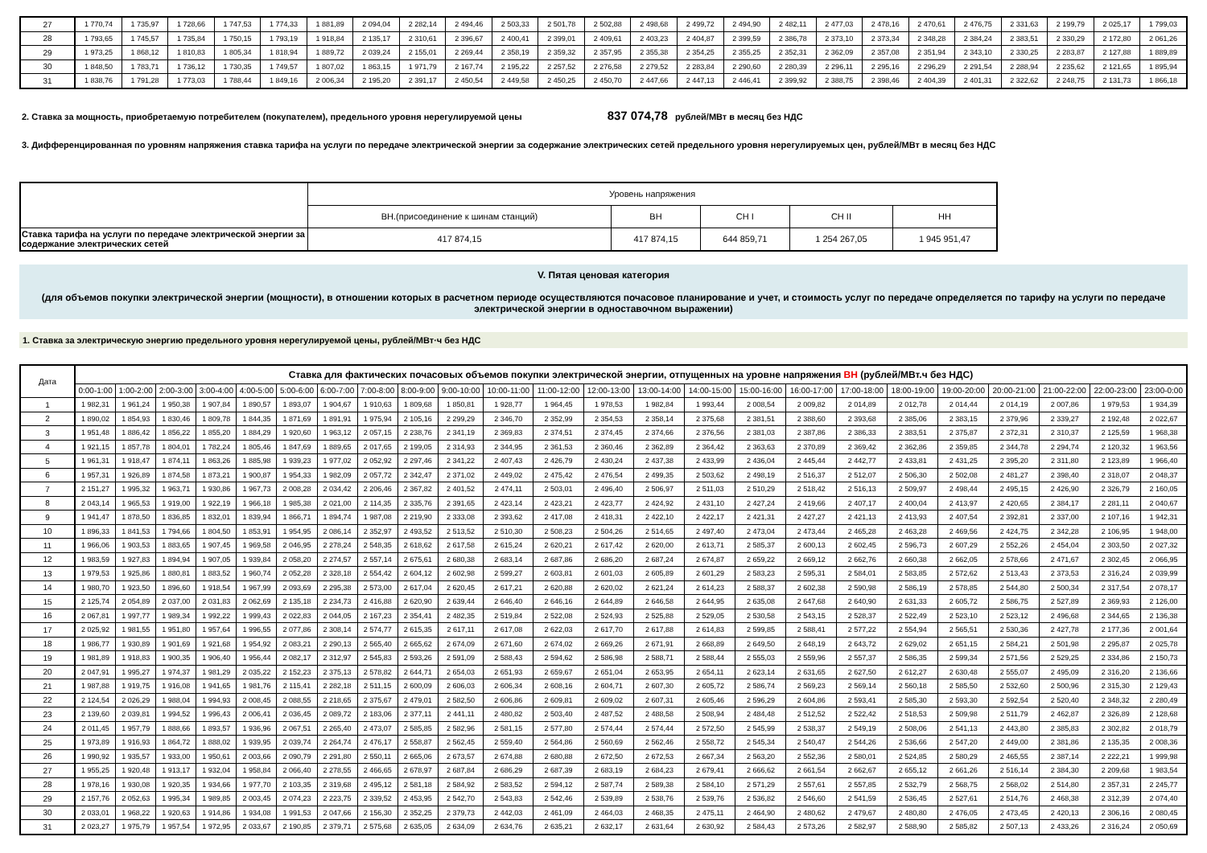| 27 | 1 770,74 | 1 735,97 | 1 728,66 | 1 747,53 | 1 774,33 | 1 881,89 | 2 094,04 | 2 282,14 | 2 494,46 | 2 503,33 | 2 501,78 | 2 502,88 | 2 498,68 | 2 499,72 | 2 494,90 | 2 482,11 | 2 477,03 | 2 478,16 | 2 470,61 | 2 476,75 | 2 331,63 | 2 199,79 | 2 025,17 | 1 799,03 |
| 28 | 1 793,65 | 1 745,57 | 1 735,84 | 1 750,15 | 1 793,19 | 1 918,84 | 2 135,17 | 2 310,61 | 2 396,67 | 2 400,41 | 2 399,01 | 2 409,61 | 2 403,23 | 2 404,87 | 2 399,59 | 2 386,78 | 2 373,10 | 2 373,34 | 2 348,28 | 2 384,24 | 2 383,51 | 2 330,29 | 2 172,80 | 2 061,26 |
| 29 | 1 973,25 | 1 868,12 | 1 810,83 | 1 805,34 | 1 818,94 | 1 889,72 | 2 039,24 | 2 155,01 | 2 269,44 | 2 358,19 | 2 359,32 | 2 357,95 | 2 355,38 | 2 354,25 | 2 355,25 | 2 352,31 | 2 362,09 | 2 357,08 | 2 351,94 | 2 343,10 | 2 330,25 | 2 283,87 | 2 127,88 | 1 889,89 |
| 30 | 1 848,50 | 1 783,71 | 1 736,12 | 1 730,35 | 1 749,57 | 1 807,02 | 1 863,15 | 1 971,79 | 2 167,74 | 2 195,22 | 2 257,52 | 2 276,58 | 2 279,52 | 2 283,84 | 2 290,60 | 2 280,39 | 2 296,11 | 2 295,16 | 2 296,29 | 2 291,54 | 2 288,94 | 2 235,62 | 2 121,65 | 1 895,94 |
| 31 | 1 838,76 | 1 791,28 | 1 773,03 | 1 788,44 | 1 849,16 | 2 006,34 | 2 195,20 | 2 391,17 | 2 450,54 | 2 449,58 | 2 450,25 | 2 450,70 | 2 447,66 | 2 447,13 | 2 446,41 | 2 399,92 | 2 388,75 | 2 398,46 | 2 404,39 | 2 401,31 | 2 322,62 | 2 248,75 | 2 131,73 | 1 866,18 |
2. Ставка за мощность, приобретаемую потребителем (покупателем), предельного уровня нерегулируемой цены 837 074,78 рублей/МВт в месяц без НДС
3. Дифференцированная по уровням напряжения ставка тарифа на услуги по передаче электрической энергии за содержание электрических сетей предельного уровня нерегулируемых цен, рублей/МВт в месяц без НДС
| | Уровень напряжения | | | | |
| | ВН.(присоединение к шинам станций) | ВН | СН I | СН II | НН |
| Ставка тарифа на услуги по передаче электрической энергии за содержание электрических сетей | 417 874,15 | 417 874,15 | 644 859,71 | 1 254 267,05 | 1 945 951,47 |
V. Пятая ценовая категория
(для объемов покупки электрической энергии (мощности), в отношении которых в расчетном периоде осуществляются почасовое планирование и учет, и стоимость услуг по передаче определяется по тарифу на услуги по передаче электрической энергии в одноставочном выражении)
1. Ставка за электрическую энергию предельного уровня нерегулируемой цены, рублей/МВт·ч без НДС
| Дата | Ставка для фактических почасовых объемов покупки электрической энергии, отпущенных на уровне напряжения ВН (рублей/МВт.ч без НДС) | | | | | | | | | | | | | | | | | | | | | | | |
| --- | --- | --- | --- | --- | --- | --- | --- | --- | --- | --- | --- | --- | --- | --- | --- | --- | --- | --- | --- | --- | --- | --- | --- | --- |
| | 0:00-1:00 | 1:00-2:00 | 2:00-3:00 | 3:00-4:00 | 4:00-5:00 | 5:00-6:00 | 6:00-7:00 | 7:00-8:00 | 8:00-9:00 | 9:00-10:00 | 10:00-11:00 | 11:00-12:00 | 12:00-13:00 | 13:00-14:00 | 14:00-15:00 | 15:00-16:00 | 16:00-17:00 | 17:00-18:00 | 18:00-19:00 | 19:00-20:00 | 20:00-21:00 | 21:00-22:00 | 22:00-23:00 | 23:00-0:00 |
| 1 | 1 982,31 | 1 961,24 | 1 950,38 | 1 907,84 | 1 890,57 | 1 893,07 | 1 904,67 | 1 910,63 | 1 809,68 | 1 850,81 | 1 928,77 | 1 964,45 | 1 978,53 | 1 982,84 | 1 993,44 | 2 008,54 | 2 009,82 | 2 014,89 | 2 012,78 | 2 014,44 | 2 014,19 | 2 007,86 | 1 979,53 | 1 934,39 |
| 2 | 1 890,02 | 1 854,93 | 1 830,46 | 1 809,78 | 1 844,35 | 1 871,69 | 1 891,91 | 1 975,94 | 2 105,16 | 2 299,29 | 2 346,70 | 2 352,99 | 2 354,53 | 2 358,14 | 2 375,68 | 2 381,51 | 2 388,60 | 2 393,68 | 2 385,06 | 2 383,15 | 2 379,96 | 2 339,27 | 2 192,48 | 2 022,67 |
| 3 | 1 951,48 | 1 886,42 | 1 856,22 | 1 855,20 | 1 884,29 | 1 920,60 | 1 963,12 | 2 057,15 | 2 238,76 | 2 341,19 | 2 369,83 | 2 374,51 | 2 374,45 | 2 374,66 | 2 376,56 | 2 381,03 | 2 387,86 | 2 386,33 | 2 383,51 | 2 375,87 | 2 372,31 | 2 310,37 | 2 125,59 | 1 968,38 |
| 4 | 1 921,15 | 1 857,78 | 1 804,01 | 1 782,24 | 1 805,46 | 1 847,69 | 1 889,65 | 2 017,65 | 2 199,05 | 2 314,93 | 2 344,95 | 2 361,53 | 2 360,46 | 2 362,89 | 2 364,42 | 2 363,63 | 2 370,89 | 2 369,42 | 2 362,86 | 2 359,85 | 2 344,78 | 2 294,74 | 2 120,32 | 1 963,56 |
| 5 | 1 961,31 | 1 918,47 | 1 874,11 | 1 863,26 | 1 885,98 | 1 939,23 | 1 977,02 | 2 052,92 | 2 297,46 | 2 341,22 | 2 407,43 | 2 426,79 | 2 430,24 | 2 437,38 | 2 433,99 | 2 436,04 | 2 445,44 | 2 442,77 | 2 433,81 | 2 431,25 | 2 395,20 | 2 311,80 | 2 123,89 | 1 966,40 |
| 6 | 1 957,31 | 1 926,89 | 1 874,58 | 1 873,21 | 1 900,87 | 1 954,33 | 1 982,09 | 2 057,72 | 2 342,47 | 2 371,02 | 2 449,02 | 2 475,42 | 2 476,54 | 2 499,35 | 2 503,62 | 2 498,19 | 2 516,37 | 2 512,07 | 2 506,30 | 2 502,08 | 2 481,27 | 2 398,40 | 2 318,07 | 2 048,37 |
| 7 | 2 151,27 | 1 995,32 | 1 963,71 | 1 930,86 | 1 967,73 | 2 008,28 | 2 034,42 | 2 206,46 | 2 367,82 | 2 401,52 | 2 474,11 | 2 503,01 | 2 496,40 | 2 506,97 | 2 511,03 | 2 510,29 | 2 518,42 | 2 516,13 | 2 509,97 | 2 498,44 | 2 495,15 | 2 426,90 | 2 326,79 | 2 160,05 |
| 8 | 2 043,14 | 1 965,53 | 1 919,00 | 1 922,19 | 1 966,18 | 1 985,38 | 2 021,00 | 2 114,35 | 2 335,76 | 2 391,65 | 2 423,14 | 2 423,21 | 2 423,77 | 2 424,92 | 2 431,10 | 2 427,24 | 2 419,66 | 2 407,17 | 2 400,04 | 2 413,97 | 2 420,65 | 2 384,17 | 2 281,11 | 2 040,67 |
| 9 | 1 941,47 | 1 878,50 | 1 836,85 | 1 832,01 | 1 839,94 | 1 866,71 | 1 894,74 | 1 987,08 | 2 219,90 | 2 333,08 | 2 393,62 | 2 417,08 | 2 418,31 | 2 422,10 | 2 422,17 | 2 421,31 | 2 427,27 | 2 421,13 | 2 413,93 | 2 407,54 | 2 392,81 | 2 337,00 | 2 107,16 | 1 942,31 |
| 10 | 1 896,33 | 1 841,53 | 1 794,66 | 1 804,50 | 1 853,91 | 1 954,95 | 2 086,14 | 2 352,97 | 2 493,52 | 2 513,52 | 2 510,30 | 2 508,23 | 2 504,26 | 2 514,65 | 2 497,40 | 2 473,04 | 2 473,44 | 2 465,28 | 2 463,28 | 2 469,56 | 2 424,75 | 2 342,28 | 2 106,95 | 1 948,00 |
| 11 | 1 966,06 | 1 903,53 | 1 883,65 | 1 907,45 | 1 969,58 | 2 046,95 | 2 278,24 | 2 548,35 | 2 618,62 | 2 617,58 | 2 615,24 | 2 620,21 | 2 617,42 | 2 620,00 | 2 613,71 | 2 585,37 | 2 600,13 | 2 602,45 | 2 596,73 | 2 607,29 | 2 552,26 | 2 454,04 | 2 303,50 | 2 027,32 |
| 12 | 1 983,59 | 1 927,83 | 1 894,94 | 1 907,05 | 1 939,84 | 2 058,20 | 2 274,57 | 2 557,14 | 2 675,61 | 2 680,38 | 2 683,14 | 2 687,86 | 2 686,20 | 2 687,24 | 2 674,87 | 2 659,22 | 2 669,12 | 2 662,76 | 2 660,38 | 2 662,05 | 2 578,66 | 2 471,67 | 2 302,45 | 2 066,95 |
| 13 | 1 979,53 | 1 925,86 | 1 880,81 | 1 883,52 | 1 960,74 | 2 052,28 | 2 328,18 | 2 554,42 | 2 604,12 | 2 602,98 | 2 599,27 | 2 603,81 | 2 601,03 | 2 605,89 | 2 601,29 | 2 583,23 | 2 595,31 | 2 584,01 | 2 583,85 | 2 572,62 | 2 513,43 | 2 373,53 | 2 316,24 | 2 039,99 |
| 14 | 1 980,70 | 1 923,50 | 1 896,60 | 1 918,54 | 1 967,99 | 2 093,69 | 2 295,38 | 2 573,00 | 2 617,04 | 2 620,45 | 2 617,21 | 2 620,88 | 2 620,02 | 2 621,24 | 2 614,23 | 2 588,37 | 2 602,38 | 2 590,98 | 2 586,19 | 2 578,85 | 2 544,80 | 2 500,34 | 2 317,54 | 2 078,17 |
| 15 | 2 125,74 | 2 054,89 | 2 037,00 | 2 031,83 | 2 062,69 | 2 135,18 | 2 234,73 | 2 416,88 | 2 620,90 | 2 639,44 | 2 646,40 | 2 646,16 | 2 644,89 | 2 646,58 | 2 644,95 | 2 635,08 | 2 647,68 | 2 640,90 | 2 631,33 | 2 605,72 | 2 586,75 | 2 527,89 | 2 369,93 | 2 126,00 |
| 16 | 2 067,81 | 1 997,77 | 1 989,34 | 1 992,22 | 1 999,43 | 2 022,83 | 2 044,05 | 2 167,23 | 2 354,41 | 2 482,35 | 2 519,84 | 2 522,08 | 2 524,93 | 2 525,88 | 2 529,05 | 2 530,58 | 2 543,15 | 2 528,37 | 2 522,49 | 2 523,10 | 2 523,12 | 2 496,68 | 2 344,65 | 2 136,38 |
| 17 | 2 025,92 | 1 981,55 | 1 951,80 | 1 957,64 | 1 996,55 | 2 077,86 | 2 308,14 | 2 574,77 | 2 615,35 | 2 617,11 | 2 617,08 | 2 622,03 | 2 617,70 | 2 617,88 | 2 614,83 | 2 599,85 | 2 588,41 | 2 577,22 | 2 554,94 | 2 565,51 | 2 530,36 | 2 427,78 | 2 177,36 | 2 001,64 |
| 18 | 1 986,77 | 1 930,89 | 1 901,69 | 1 921,68 | 1 954,92 | 2 083,21 | 2 290,13 | 2 565,40 | 2 665,62 | 2 674,09 | 2 671,60 | 2 674,02 | 2 669,26 | 2 671,91 | 2 668,89 | 2 649,50 | 2 648,19 | 2 643,72 | 2 629,02 | 2 651,15 | 2 584,21 | 2 501,98 | 2 295,87 | 2 025,78 |
| 19 | 1 981,89 | 1 918,83 | 1 900,35 | 1 906,40 | 1 956,44 | 2 082,17 | 2 312,97 | 2 545,83 | 2 593,26 | 2 591,09 | 2 588,43 | 2 594,62 | 2 586,98 | 2 588,71 | 2 588,44 | 2 555,03 | 2 559,96 | 2 557,37 | 2 586,35 | 2 599,34 | 2 571,56 | 2 529,25 | 2 334,86 | 2 150,73 |
| 20 | 2 047,91 | 1 995,27 | 1 974,37 | 1 981,29 | 2 035,22 | 2 152,23 | 2 375,13 | 2 578,82 | 2 644,71 | 2 654,03 | 2 651,93 | 2 659,67 | 2 651,04 | 2 653,95 | 2 654,11 | 2 623,14 | 2 631,65 | 2 627,50 | 2 612,27 | 2 630,48 | 2 555,07 | 2 495,09 | 2 316,20 | 2 136,66 |
| 21 | 1 987,88 | 1 919,75 | 1 916,08 | 1 941,65 | 1 981,76 | 2 115,41 | 2 282,18 | 2 511,15 | 2 600,09 | 2 606,03 | 2 606,34 | 2 608,16 | 2 604,71 | 2 607,30 | 2 605,72 | 2 586,74 | 2 569,23 | 2 569,14 | 2 560,18 | 2 585,50 | 2 532,60 | 2 500,96 | 2 315,30 | 2 129,43 |
| 22 | 2 124,54 | 2 026,29 | 1 988,04 | 1 994,93 | 2 008,45 | 2 088,55 | 2 218,65 | 2 375,67 | 2 479,01 | 2 582,50 | 2 606,86 | 2 609,81 | 2 609,02 | 2 607,31 | 2 605,46 | 2 596,29 | 2 604,86 | 2 593,41 | 2 585,30 | 2 593,30 | 2 592,54 | 2 520,40 | 2 348,32 | 2 280,49 |
| 23 | 2 139,60 | 2 039,81 | 1 994,52 | 1 996,43 | 2 006,41 | 2 036,45 | 2 089,72 | 2 183,06 | 2 377,11 | 2 441,11 | 2 480,82 | 2 503,40 | 2 487,52 | 2 488,58 | 2 508,94 | 2 484,48 | 2 512,52 | 2 522,42 | 2 518,53 | 2 509,98 | 2 511,79 | 2 462,87 | 2 326,89 | 2 128,68 |
| 24 | 2 011,45 | 1 957,79 | 1 888,66 | 1 893,57 | 1 936,96 | 2 067,51 | 2 265,40 | 2 473,07 | 2 585,85 | 2 582,96 | 2 581,15 | 2 577,80 | 2 574,44 | 2 574,44 | 2 572,50 | 2 545,99 | 2 538,37 | 2 549,19 | 2 508,06 | 2 541,13 | 2 443,80 | 2 385,83 | 2 302,82 | 2 018,79 |
| 25 | 1 973,89 | 1 916,93 | 1 864,72 | 1 888,02 | 1 939,95 | 2 039,74 | 2 264,74 | 2 476,17 | 2 558,87 | 2 562,45 | 2 559,40 | 2 564,86 | 2 560,69 | 2 562,46 | 2 558,72 | 2 545,34 | 2 540,47 | 2 544,26 | 2 536,66 | 2 547,20 | 2 449,00 | 2 381,86 | 2 135,35 | 2 008,36 |
| 26 | 1 990,92 | 1 935,57 | 1 933,00 | 1 950,61 | 2 003,66 | 2 090,79 | 2 291,80 | 2 550,11 | 2 665,06 | 2 673,57 | 2 674,88 | 2 680,88 | 2 672,50 | 2 672,53 | 2 667,34 | 2 563,20 | 2 552,36 | 2 580,01 | 2 524,85 | 2 580,29 | 2 465,55 | 2 387,14 | 2 222,21 | 1 999,98 |
| 27 | 1 955,25 | 1 920,48 | 1 913,17 | 1 932,04 | 1 958,84 | 2 066,40 | 2 278,55 | 2 466,65 | 2 678,97 | 2 687,84 | 2 686,29 | 2 687,39 | 2 683,19 | 2 684,23 | 2 679,41 | 2 666,62 | 2 661,54 | 2 662,67 | 2 655,12 | 2 661,26 | 2 516,14 | 2 384,30 | 2 209,68 | 1 983,54 |
| 28 | 1 978,16 | 1 930,08 | 1 920,35 | 1 934,66 | 1 977,70 | 2 103,35 | 2 319,68 | 2 495,12 | 2 581,18 | 2 584,92 | 2 583,52 | 2 594,12 | 2 587,74 | 2 589,38 | 2 584,10 | 2 571,29 | 2 557,61 | 2 557,85 | 2 532,79 | 2 568,75 | 2 568,02 | 2 514,80 | 2 357,31 | 2 245,77 |
| 29 | 2 157,76 | 2 052,63 | 1 995,34 | 1 989,85 | 2 003,45 | 2 074,23 | 2 223,75 | 2 339,52 | 2 453,95 | 2 542,70 | 2 543,83 | 2 542,46 | 2 539,89 | 2 538,76 | 2 539,76 | 2 536,82 | 2 546,60 | 2 541,59 | 2 536,45 | 2 527,61 | 2 514,76 | 2 468,38 | 2 312,39 | 2 074,40 |
| 30 | 2 033,01 | 1 968,22 | 1 920,63 | 1 914,86 | 1 934,08 | 1 991,53 | 2 047,66 | 2 156,30 | 2 352,25 | 2 379,73 | 2 442,03 | 2 461,09 | 2 464,03 | 2 468,35 | 2 475,11 | 2 464,90 | 2 480,62 | 2 479,67 | 2 480,80 | 2 476,05 | 2 473,45 | 2 420,13 | 2 306,16 | 2 080,45 |
| 31 | 2 023,27 | 1 975,79 | 1 957,54 | 1 972,95 | 2 033,67 | 2 190,85 | 2 379,71 | 2 575,68 | 2 635,05 | 2 634,09 | 2 634,76 | 2 635,21 | 2 632,17 | 2 631,64 | 2 630,92 | 2 584,43 | 2 573,26 | 2 582,97 | 2 588,90 | 2 585,82 | 2 507,13 | 2 433,26 | 2 316,24 | 2 050,69 |